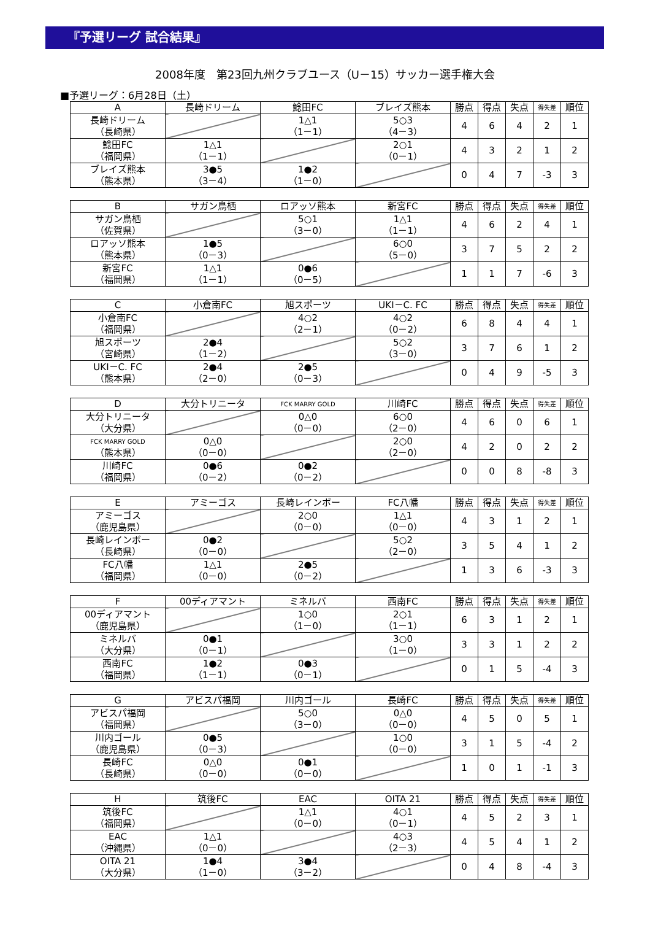『予選リーグ 試合結果』
2008年度　第23回九州クラブユース（U－15）サッカー選手権大会
■予選リーグ：6月28日（土）
| A | 長崎ドリーム | 鯰田FC | ブレイズ熊本 | 勝点 | 得点 | 失点 | 得失差 | 順位 |
| --- | --- | --- | --- | --- | --- | --- | --- | --- |
| 長崎ドリーム （長崎県） | | 1△1 （1－1） | 5○3 （4－3） | 4 | 6 | 4 | 2 | 1 |
| 鯰田FC （福岡県） | 1△1 （1－1） | | 2○1 （0－1） | 4 | 3 | 2 | 1 | 2 |
| ブレイズ熊本 （熊本県） | 3●5 （3－4） | 1●2 （1－0） | | 0 | 4 | 7 | -3 | 3 |
| B | サガン鳥栖 | ロアッソ熊本 | 新宮FC | 勝点 | 得点 | 失点 | 得失差 | 順位 |
| --- | --- | --- | --- | --- | --- | --- | --- | --- |
| サガン鳥栖 （佐賀県） | | 5○1 （3－0） | 1△1 （1－1） | 4 | 6 | 2 | 4 | 1 |
| ロアッソ熊本 （熊本県） | 1●5 （0－3） | | 6○0 （5－0） | 3 | 7 | 5 | 2 | 2 |
| 新宮FC （福岡県） | 1△1 （1－1） | 0●6 （0－5） | | 1 | 1 | 7 | -6 | 3 |
| C | 小倉南FC | 旭スポーツ | UKI－C. FC | 勝点 | 得点 | 失点 | 得失差 | 順位 |
| --- | --- | --- | --- | --- | --- | --- | --- | --- |
| 小倉南FC （福岡県） | | 4○2 （2－1） | 4○2 （0－2） | 6 | 8 | 4 | 4 | 1 |
| 旭スポーツ （宮崎県） | 2●4 （1－2） | | 5○2 （3－0） | 3 | 7 | 6 | 1 | 2 |
| UKI－C. FC （熊本県） | 2●4 （2－0） | 2●5 （0－3） | | 0 | 4 | 9 | -5 | 3 |
| D | 大分トリニータ | FCK MARRY GOLD | 川崎FC | 勝点 | 得点 | 失点 | 得失差 | 順位 |
| --- | --- | --- | --- | --- | --- | --- | --- | --- |
| 大分トリニータ （大分県） | | 0△0 （0－0） | 6○0 （2－0） | 4 | 6 | 0 | 6 | 1 |
| FCK MARRY GOLD （熊本県） | 0△0 （0－0） | | 2○0 （2－0） | 4 | 2 | 0 | 2 | 2 |
| 川崎FC （福岡県） | 0●6 （0－2） | 0●2 （0－2） | | 0 | 0 | 8 | -8 | 3 |
| E | アミーゴス | 長崎レインボー | FC八幡 | 勝点 | 得点 | 失点 | 得失差 | 順位 |
| --- | --- | --- | --- | --- | --- | --- | --- | --- |
| アミーゴス （鹿児島県） | | 2○0 （0－0） | 1△1 （0－0） | 4 | 3 | 1 | 2 | 1 |
| 長崎レインボー （長崎県） | 0●2 （0－0） | | 5○2 （2－0） | 3 | 5 | 4 | 1 | 2 |
| FC八幡 （福岡県） | 1△1 （0－0） | 2●5 （0－2） | | 1 | 3 | 6 | -3 | 3 |
| F | 00ディアマント | ミネルバ | 西南FC | 勝点 | 得点 | 失点 | 得失差 | 順位 |
| --- | --- | --- | --- | --- | --- | --- | --- | --- |
| 00ディアマント （鹿児島県） | | 1○0 （1－0） | 2○1 （1－1） | 6 | 3 | 1 | 2 | 1 |
| ミネルバ （大分県） | 0●1 （0－1） | | 3○0 （1－0） | 3 | 3 | 1 | 2 | 2 |
| 西南FC （福岡県） | 1●2 （1－1） | 0●3 （0－1） | | 0 | 1 | 5 | -4 | 3 |
| G | アビスパ福岡 | 川内ゴール | 長崎FC | 勝点 | 得点 | 失点 | 得失差 | 順位 |
| --- | --- | --- | --- | --- | --- | --- | --- | --- |
| アビスパ福岡 （福岡県） | | 5○0 （3－0） | 0△0 （0－0） | 4 | 5 | 0 | 5 | 1 |
| 川内ゴール （鹿児島県） | 0●5 （0－3） | | 1○0 （0－0） | 3 | 1 | 5 | -4 | 2 |
| 長崎FC （長崎県） | 0△0 （0－0） | 0●1 （0－0） | | 1 | 0 | 1 | -1 | 3 |
| H | 筑後FC | EAC | OITA 21 | 勝点 | 得点 | 失点 | 得失差 | 順位 |
| --- | --- | --- | --- | --- | --- | --- | --- | --- |
| 筑後FC （福岡県） | | 1△1 （0－0） | 4○1 （0－1） | 4 | 5 | 2 | 3 | 1 |
| EAC （沖縄県） | 1△1 （0－0） | | 4○3 （2－3） | 4 | 5 | 4 | 1 | 2 |
| OITA 21 （大分県） | 1●4 （1－0） | 3●4 （3－2） | | 0 | 4 | 8 | -4 | 3 |